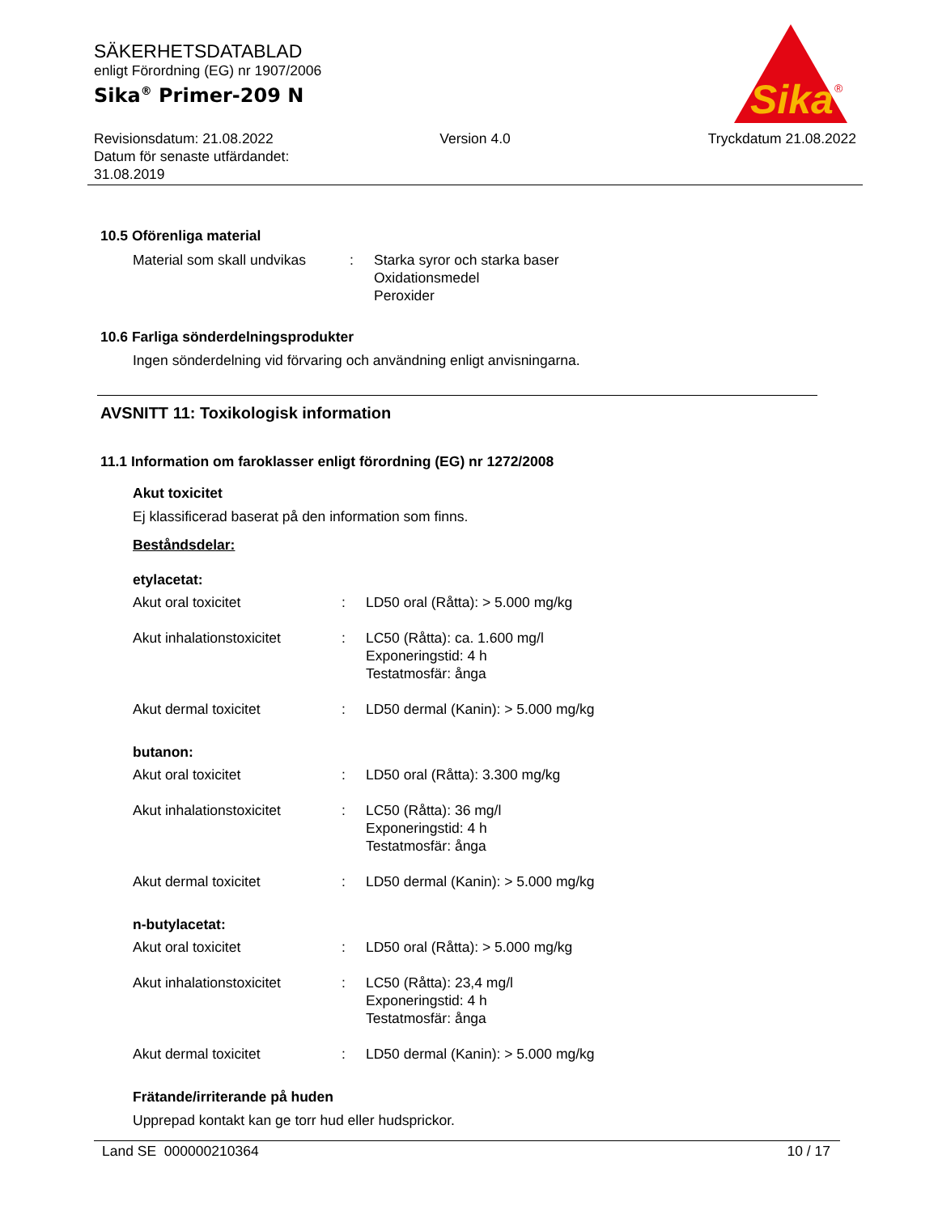Sika
®
SÄKERHETSDATABLAD
enligt Förordning (EG) nr 1907/2006
Sika<sup>®</sup> Primer-209 N
Revisionsdatum: 21.08.2022
Datum för senaste utfärdandet:
31.08.2019
Version 4.0 Tryckdatum 21.08.2022
10.5 Oförenliga material
Material som skall undvikas
: Starka syror och starka baser
Oxidationsmedel
Peroxider
10.6 Farliga sönderdelningsprodukter
Ingen sönderdelning vid förvaring och användning enligt anvisningarna.
AVSNITT 11: Toxikologisk information
11.1 Information om faroklasser enligt förordning (EG) nr 1272/2008
Akut toxicitet
Ej klassificerad baserat på den information som finns.
Beståndsdelar:
etylacetat:
Akut oral toxicitet : LD50 oral (Råtta): > 5.000 mg/kg
Akut inhalationstoxicitet
: LC50 (Råtta): ca. 1.600 mg/l
Exponeringstid: 4 h
Testatmosfär: ånga
Akut dermal toxicitet : LD50 dermal (Kanin): > 5.000 mg/kg
butanon:
Akut oral toxicitet : LD50 oral (Råtta): 3.300 mg/kg
Akut inhalationstoxicitet
: LC50 (Råtta): 36 mg/l
Exponeringstid: 4 h
Testatmosfär: ånga
Akut dermal toxicitet : LD50 dermal (Kanin): > 5.000 mg/kg
n-butylacetat:
Akut oral toxicitet : LD50 oral (Råtta): > 5.000 mg/kg
Akut inhalationstoxicitet
: LC50 (Råtta): 23,4 mg/l
Exponeringstid: 4 h
Testatmosfär: ånga
Akut dermal toxicitet : LD50 dermal (Kanin): > 5.000 mg/kg
Frätande/irriterande på huden
Upprepad kontakt kan ge torr hud eller hudsprickor.
Land SE 000000210364 10 / 17